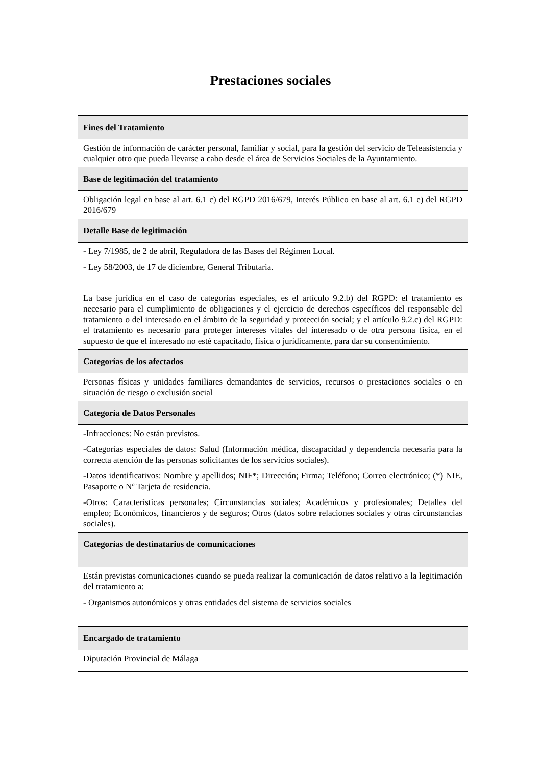Prestaciones sociales
| Fines del Tratamiento |
| --- |
| Gestión de información de carácter personal, familiar y social, para la gestión del servicio de Teleasistencia y cualquier otro que pueda llevarse a cabo desde el área de Servicios Sociales de la Ayuntamiento. |
| Base de legitimación del tratamiento |
| Obligación legal en base al art. 6.1 c) del RGPD 2016/679, Interés Público en base al art. 6.1 e) del RGPD 2016/679 |
| Detalle Base de legitimación |
| - Ley 7/1985, de 2 de abril, Reguladora de las Bases del Régimen Local. - Ley 58/2003, de 17 de diciembre, General Tributaria. La base jurídica en el caso de categorías especiales, es el artículo 9.2.b) del RGPD: el tratamiento es necesario para el cumplimiento de obligaciones y el ejercicio de derechos específicos del responsable del tratamiento o del interesado en el ámbito de la seguridad y protección social; y el artículo 9.2.c) del RGPD: el tratamiento es necesario para proteger intereses vitales del interesado o de otra persona física, en el supuesto de que el interesado no esté capacitado, física o jurídicamente, para dar su consentimiento. |
| Categorías de los afectados |
| Personas físicas y unidades familiares demandantes de servicios, recursos o prestaciones sociales o en situación de riesgo o exclusión social |
| Categoría de Datos Personales |
| -Infracciones: No están previstos. -Categorías especiales de datos: Salud (Información médica, discapacidad y dependencia necesaria para la correcta atención de las personas solicitantes de los servicios sociales). -Datos identificativos: Nombre y apellidos; NIF*; Dirección; Firma; Teléfono; Correo electrónico; (*) NIE, Pasaporte o Nº Tarjeta de residencia. -Otros: Características personales; Circunstancias sociales; Académicos y profesionales; Detalles del empleo; Económicos, financieros y de seguros; Otros (datos sobre relaciones sociales y otras circunstancias sociales). |
| Categorías de destinatarios de comunicaciones |
| Están previstas comunicaciones cuando se pueda realizar la comunicación de datos relativo a la legitimación del tratamiento a: - Organismos autonómicos y otras entidades del sistema de servicios sociales |
| Encargado de tratamiento |
| Diputación Provincial de Málaga |